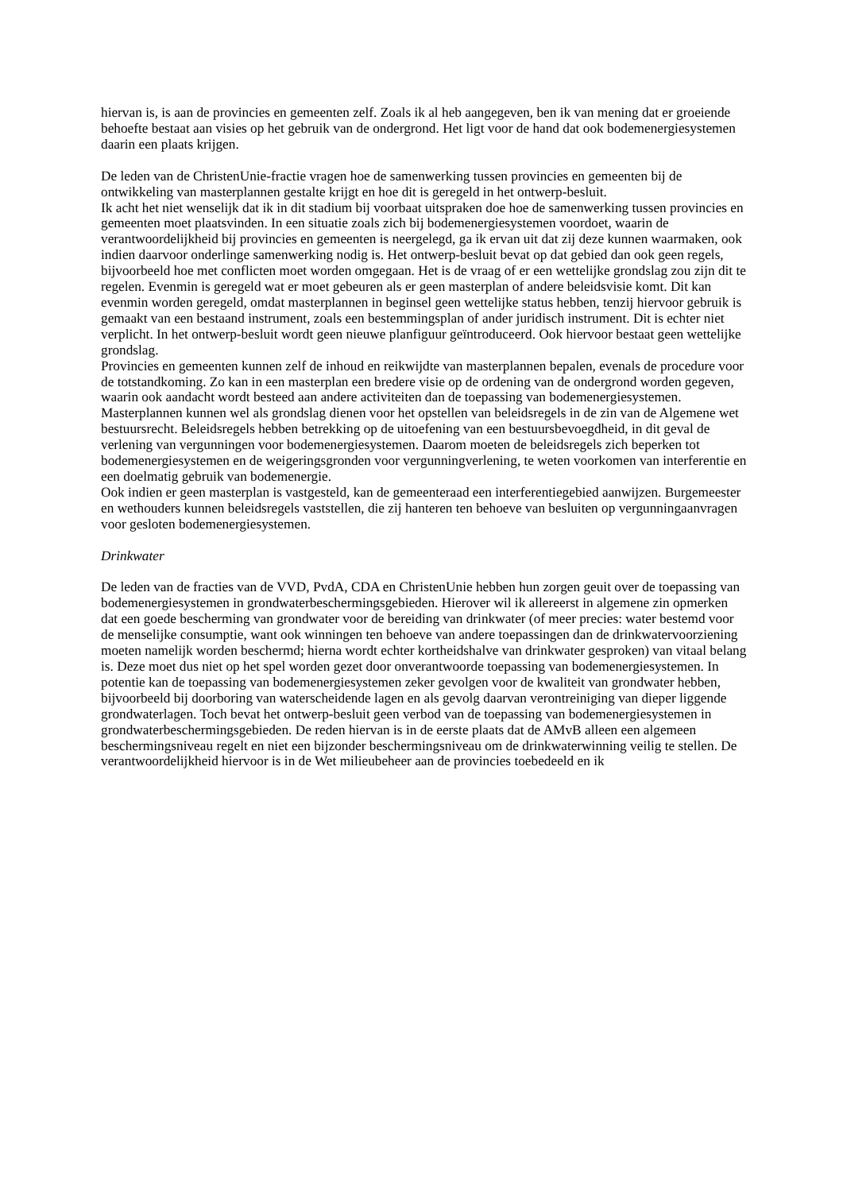hiervan is, is aan de provincies en gemeenten zelf. Zoals ik al heb aangegeven, ben ik van mening dat er groeiende behoefte bestaat aan visies op het gebruik van de ondergrond. Het ligt voor de hand dat ook bodemenergiesystemen daarin een plaats krijgen.
De leden van de ChristenUnie-fractie vragen hoe de samenwerking tussen provincies en gemeenten bij de ontwikkeling van masterplannen gestalte krijgt en hoe dit is geregeld in het ontwerp-besluit.
Ik acht het niet wenselijk dat ik in dit stadium bij voorbaat uitspraken doe hoe de samenwerking tussen provincies en gemeenten moet plaatsvinden. In een situatie zoals zich bij bodemenergiesystemen voordoet, waarin de verantwoordelijkheid bij provincies en gemeenten is neergelegd, ga ik ervan uit dat zij deze kunnen waarmaken, ook indien daarvoor onderlinge samenwerking nodig is. Het ontwerp-besluit bevat op dat gebied dan ook geen regels, bijvoorbeeld hoe met conflicten moet worden omgegaan. Het is de vraag of er een wettelijke grondslag zou zijn dit te regelen. Evenmin is geregeld wat er moet gebeuren als er geen masterplan of andere beleidsvisie komt. Dit kan evenmin worden geregeld, omdat masterplannen in beginsel geen wettelijke status hebben, tenzij hiervoor gebruik is gemaakt van een bestaand instrument, zoals een bestemmingsplan of ander juridisch instrument. Dit is echter niet verplicht. In het ontwerp-besluit wordt geen nieuwe planfiguur geïntroduceerd. Ook hiervoor bestaat geen wettelijke grondslag.
Provincies en gemeenten kunnen zelf de inhoud en reikwijdte van masterplannen bepalen, evenals de procedure voor de totstandkoming. Zo kan in een masterplan een bredere visie op de ordening van de ondergrond worden gegeven, waarin ook aandacht wordt besteed aan andere activiteiten dan de toepassing van bodemenergiesystemen.
Masterplannen kunnen wel als grondslag dienen voor het opstellen van beleidsregels in de zin van de Algemene wet bestuursrecht. Beleidsregels hebben betrekking op de uitoefening van een bestuursbevoegdheid, in dit geval de verlening van vergunningen voor bodemenergiesystemen. Daarom moeten de beleidsregels zich beperken tot bodemenergiesystemen en de weigeringsgronden voor vergunningverlening, te weten voorkomen van interferentie en een doelmatig gebruik van bodemenergie.
Ook indien er geen masterplan is vastgesteld, kan de gemeenteraad een interferentiegebied aanwijzen. Burgemeester en wethouders kunnen beleidsregels vaststellen, die zij hanteren ten behoeve van besluiten op vergunningaanvragen voor gesloten bodemenergiesystemen.
Drinkwater
De leden van de fracties van de VVD, PvdA, CDA en ChristenUnie hebben hun zorgen geuit over de toepassing van bodemenergiesystemen in grondwaterbeschermingsgebieden. Hierover wil ik allereerst in algemene zin opmerken dat een goede bescherming van grondwater voor de bereiding van drinkwater (of meer precies: water bestemd voor de menselijke consumptie, want ook winningen ten behoeve van andere toepassingen dan de drinkwatervoorziening moeten namelijk worden beschermd; hierna wordt echter kortheidshalve van drinkwater gesproken) van vitaal belang is. Deze moet dus niet op het spel worden gezet door onverantwoorde toepassing van bodemenergiesystemen. In potentie kan de toepassing van bodemenergiesystemen zeker gevolgen voor de kwaliteit van grondwater hebben, bijvoorbeeld bij doorboring van waterscheidende lagen en als gevolg daarvan verontreiniging van dieper liggende grondwaterlagen. Toch bevat het ontwerp-besluit geen verbod van de toepassing van bodemenergiesystemen in grondwaterbeschermingsgebieden. De reden hiervan is in de eerste plaats dat de AMvB alleen een algemeen beschermingsniveau regelt en niet een bijzonder beschermingsniveau om de drinkwaterwinning veilig te stellen. De verantwoordelijkheid hiervoor is in de Wet milieubeheer aan de provincies toebedeeld en ik